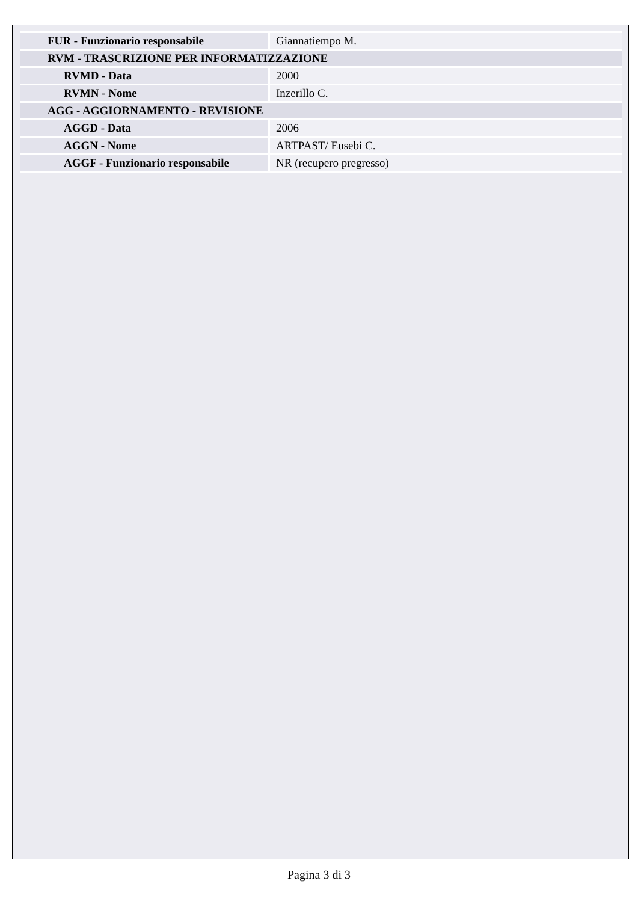| FUR - Funzionario responsabile | Giannatiempo M. |
| RVM - TRASCRIZIONE PER INFORMATIZZAZIONE | |
| RVMD - Data | 2000 |
| RVMN - Nome | Inzerillo C. |
| AGG - AGGIORNAMENTO - REVISIONE | |
| AGGD - Data | 2006 |
| AGGN - Nome | ARTPAST/ Eusebi C. |
| AGGF - Funzionario responsabile | NR (recupero pregresso) |
Pagina 3 di 3